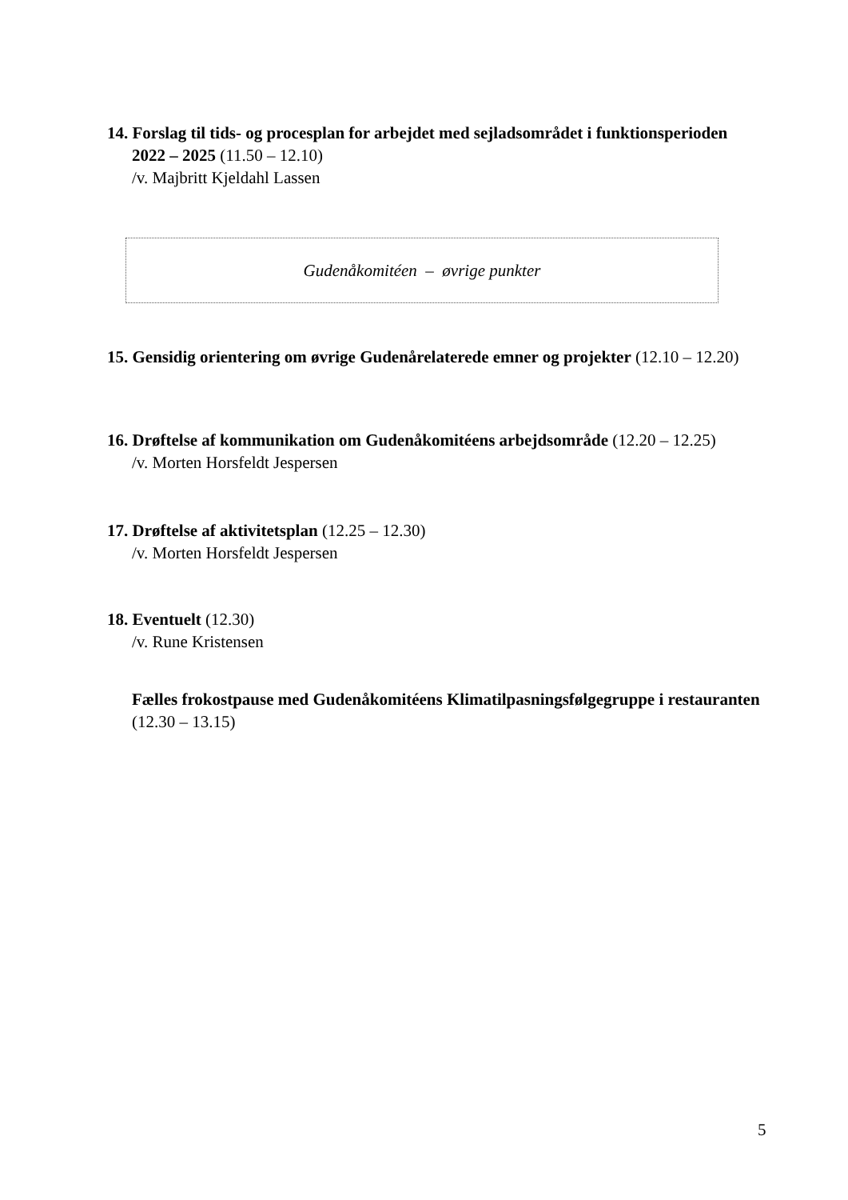14. Forslag til tids- og procesplan for arbejdet med sejladsområdet i funktionsperioden
2022 – 2025 (11.50 – 12.10)
/v. Majbritt Kjeldahl Lassen
Gudenåkomitéen – øvrige punkter
15. Gensidig orientering om øvrige Gudenårelaterede emner og projekter (12.10 – 12.20)
16. Drøftelse af kommunikation om Gudenåkomitéens arbejdsområde (12.20 – 12.25)
/v. Morten Horsfeldt Jespersen
17. Drøftelse af aktivitetsplan (12.25 – 12.30)
/v. Morten Horsfeldt Jespersen
18. Eventuelt (12.30)
/v. Rune Kristensen
Fælles frokostpause med Gudenåkomitéens Klimatilpasningsfølgegruppe i restauranten (12.30 – 13.15)
5